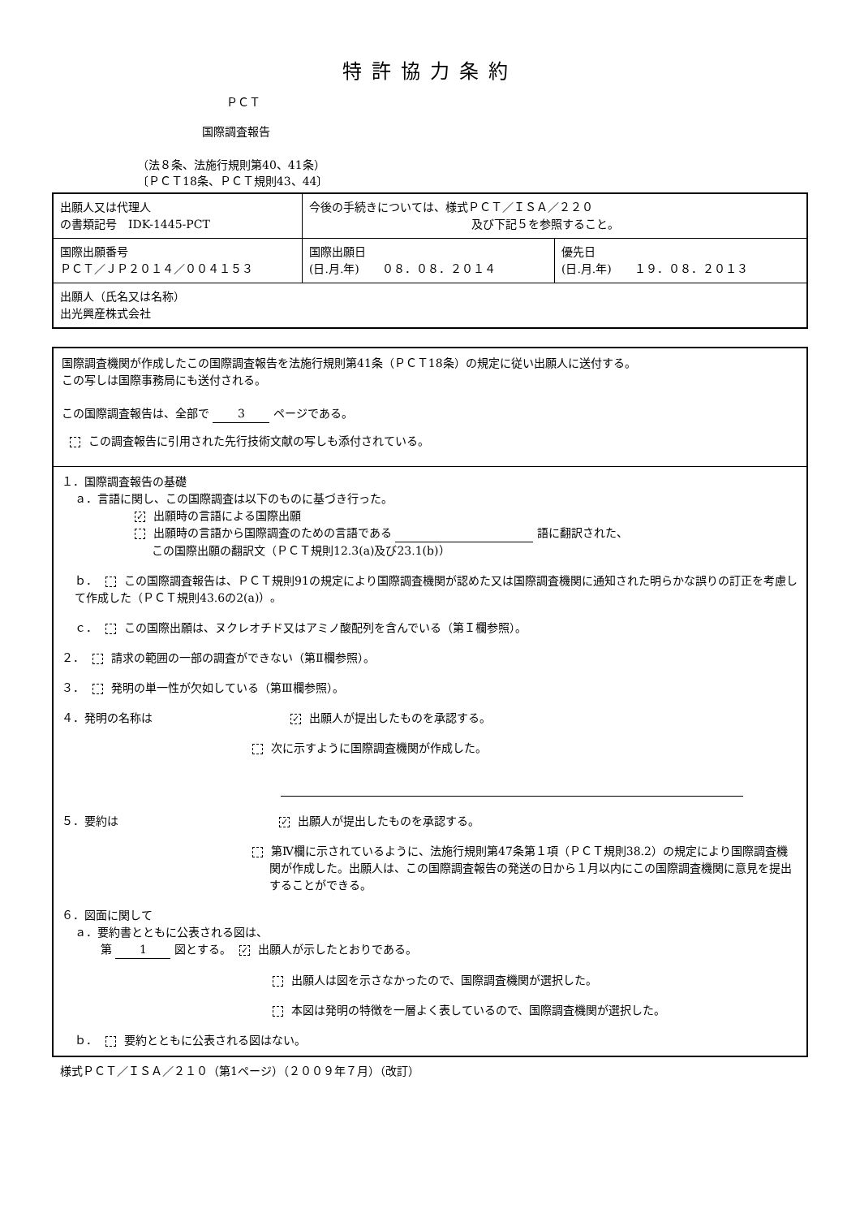特許協力条約
ＰＣＴ
国際調査報告
（法８条、法施行規則第40、41条）
〔ＰＣＴ18条、ＰＣＴ規則43、44〕
| 出願人又は代理人 の書類記号 IDK-1445-PCT | 今後の手続きについては、様式ＰＣＴ／ＩＳＡ／２２０ 及び下記５を参照すること。 | |
| 国際出願番号 ＰＣＴ／ＪＰ２０１４／００４１５３ | 国際出願日 (日.月.年) ０８．０８．２０１４ | 優先日 (日.月.年) １９．０８．２０１３ |
| 出願人（氏名又は名称） 出光興産株式会社 | | |
国際調査機関が作成したこの国際調査報告を法施行規則第41条（ＰＣＴ18条）の規定に従い出願人に送付する。
この写しは国際事務局にも送付される。
この国際調査報告は、全部で 3 ページである。
この調査報告に引用された先行技術文献の写しも添付されている。
１．国際調査報告の基礎
ａ．言語に関し、この国際調査は以下のものに基づき行った。
✓ 出願時の言語による国際出願
出願時の言語から国際調査のための言語である 語に翻訳された、
この国際出願の翻訳文（ＰＣＴ規則12.3(a)及び23.1(b)）
ｂ． この国際調査報告は、ＰＣＴ規則91の規定により国際調査機関が認めた又は国際調査機関に通知された明らかな誤りの訂正を考慮して作成した（ＰＣＴ規則43.6の2(a)）。
ｃ． この国際出願は、ヌクレオチド又はアミノ酸配列を含んでいる（第Ｉ欄参照）。
２． 請求の範囲の一部の調査ができない（第Ⅱ欄参照）。
３． 発明の単一性が欠如している（第Ⅲ欄参照）。
４．発明の名称は ✓ 出願人が提出したものを承認する。
次に示すように国際調査機関が作成した。
５．要約は ✓ 出願人が提出したものを承認する。
第Ⅳ欄に示されているように、法施行規則第47条第１項（ＰＣＴ規則38.2）の規定により国際調査機関が作成した。出願人は、この国際調査報告の発送の日から１月以内にこの国際調査機関に意見を提出することができる。
６．図面に関して
ａ．要約書とともに公表される図は、
第 1 図とする。 ✓ 出願人が示したとおりである。
出願人は図を示さなかったので、国際調査機関が選択した。
本図は発明の特徴を一層よく表しているので、国際調査機関が選択した。
ｂ． 要約とともに公表される図はない。
様式ＰＣＴ／ＩＳＡ／２１０（第1ページ）（２００９年７月）（改訂）